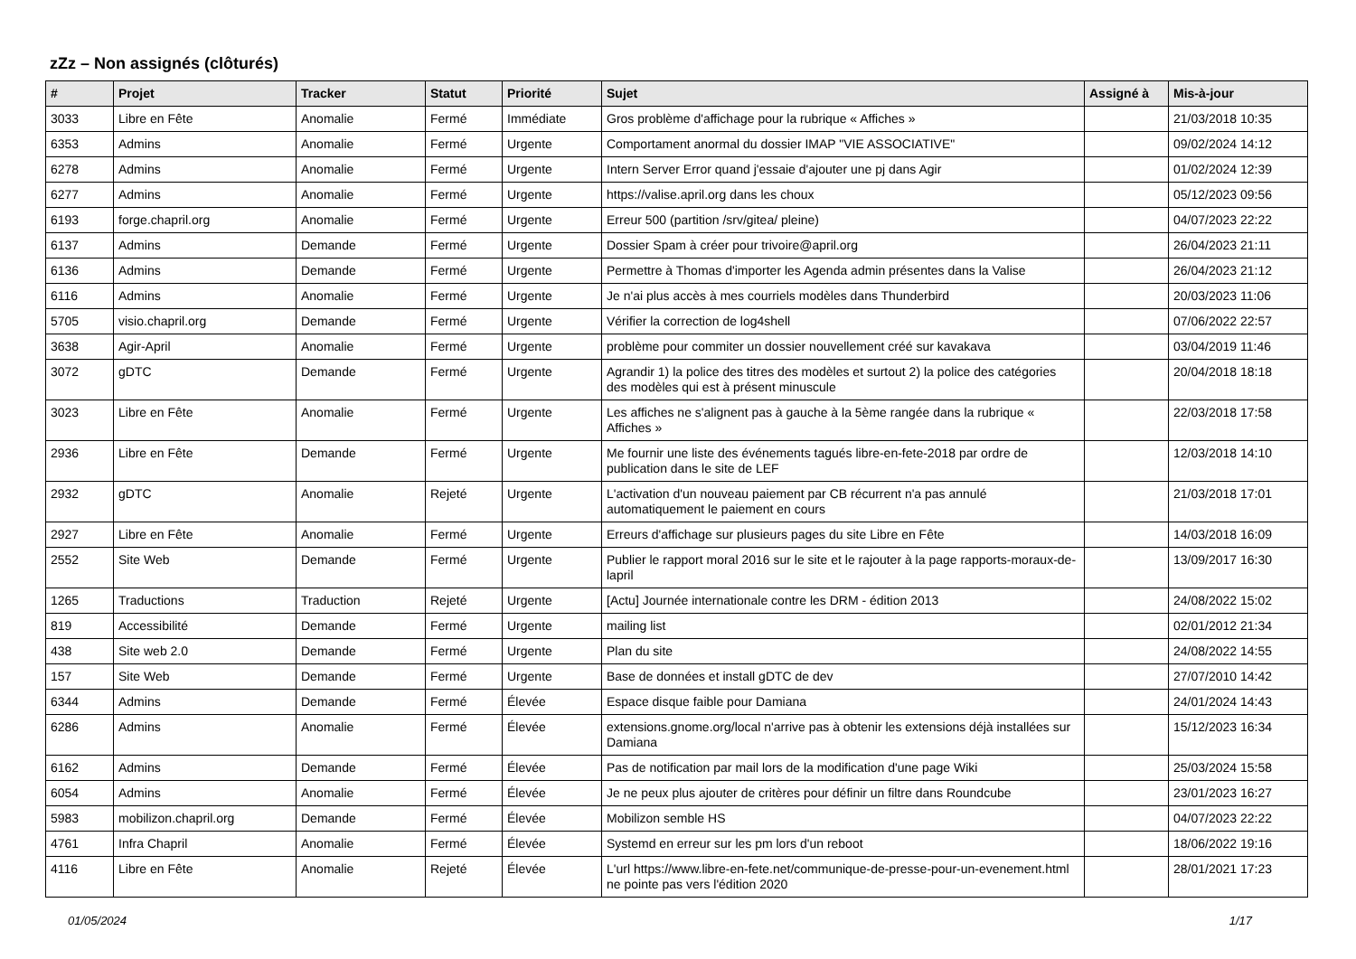zZz – Non assignés (clôturés)
| # | Projet | Tracker | Statut | Priorité | Sujet | Assigné à | Mis-à-jour |
| --- | --- | --- | --- | --- | --- | --- | --- |
| 3033 | Libre en Fête | Anomalie | Fermé | Immédiate | Gros problème d'affichage pour la rubrique « Affiches » | | 21/03/2018 10:35 |
| 6353 | Admins | Anomalie | Fermé | Urgente | Comportament anormal du dossier IMAP "VIE ASSOCIATIVE" | | 09/02/2024 14:12 |
| 6278 | Admins | Anomalie | Fermé | Urgente | Intern Server Error quand j'essaie d'ajouter une pj dans Agir | | 01/02/2024 12:39 |
| 6277 | Admins | Anomalie | Fermé | Urgente | https://valise.april.org dans les choux | | 05/12/2023 09:56 |
| 6193 | forge.chapril.org | Anomalie | Fermé | Urgente | Erreur 500 (partition /srv/gitea/ pleine) | | 04/07/2023 22:22 |
| 6137 | Admins | Demande | Fermé | Urgente | Dossier Spam à créer pour trivoire@april.org | | 26/04/2023 21:11 |
| 6136 | Admins | Demande | Fermé | Urgente | Permettre à Thomas d'importer les Agenda admin présentes dans la Valise | | 26/04/2023 21:12 |
| 6116 | Admins | Anomalie | Fermé | Urgente | Je n'ai plus accès à mes courriels modèles dans Thunderbird | | 20/03/2023 11:06 |
| 5705 | visio.chapril.org | Demande | Fermé | Urgente | Vérifier la correction de log4shell | | 07/06/2022 22:57 |
| 3638 | Agir-April | Anomalie | Fermé | Urgente | problème pour commiter un dossier nouvellement créé sur kavakava | | 03/04/2019 11:46 |
| 3072 | gDTC | Demande | Fermé | Urgente | Agrandir 1) la police des titres des modèles et surtout 2) la police des catégories des modèles qui est à présent minuscule | | 20/04/2018 18:18 |
| 3023 | Libre en Fête | Anomalie | Fermé | Urgente | Les affiches ne s'alignent pas à gauche à la 5ème rangée dans la rubrique « Affiches » | | 22/03/2018 17:58 |
| 2936 | Libre en Fête | Demande | Fermé | Urgente | Me fournir une liste des événements tagués libre-en-fete-2018 par ordre de publication dans le site de LEF | | 12/03/2018 14:10 |
| 2932 | gDTC | Anomalie | Rejeté | Urgente | L'activation d'un nouveau paiement par CB récurrent n'a pas annulé automatiquement le paiement en cours | | 21/03/2018 17:01 |
| 2927 | Libre en Fête | Anomalie | Fermé | Urgente | Erreurs d'affichage sur plusieurs pages du site Libre en Fête | | 14/03/2018 16:09 |
| 2552 | Site Web | Demande | Fermé | Urgente | Publier le rapport moral 2016 sur le site et le rajouter à la page rapports-moraux-de-lapril | | 13/09/2017 16:30 |
| 1265 | Traductions | Traduction | Rejeté | Urgente | [Actu] Journée internationale contre les DRM - édition 2013 | | 24/08/2022 15:02 |
| 819 | Accessibilité | Demande | Fermé | Urgente | mailing list | | 02/01/2012 21:34 |
| 438 | Site web 2.0 | Demande | Fermé | Urgente | Plan du site | | 24/08/2022 14:55 |
| 157 | Site Web | Demande | Fermé | Urgente | Base de données et install gDTC de dev | | 27/07/2010 14:42 |
| 6344 | Admins | Demande | Fermé | Élevée | Espace disque faible pour Damiana | | 24/01/2024 14:43 |
| 6286 | Admins | Anomalie | Fermé | Élevée | extensions.gnome.org/local n'arrive pas à obtenir les extensions déjà installées sur Damiana | | 15/12/2023 16:34 |
| 6162 | Admins | Demande | Fermé | Élevée | Pas de notification par mail lors de la modification d'une page Wiki | | 25/03/2024 15:58 |
| 6054 | Admins | Anomalie | Fermé | Élevée | Je ne peux plus ajouter de critères pour définir un filtre dans Roundcube | | 23/01/2023 16:27 |
| 5983 | mobilizon.chapril.org | Demande | Fermé | Élevée | Mobilizon semble HS | | 04/07/2023 22:22 |
| 4761 | Infra Chapril | Anomalie | Fermé | Élevée | Systemd en erreur sur les pm lors d'un reboot | | 18/06/2022 19:16 |
| 4116 | Libre en Fête | Anomalie | Rejeté | Élevée | L'url https://www.libre-en-fete.net/communique-de-presse-pour-un-evenement.html ne pointe pas vers l'édition 2020 | | 28/01/2021 17:23 |
01/05/2024 1/17